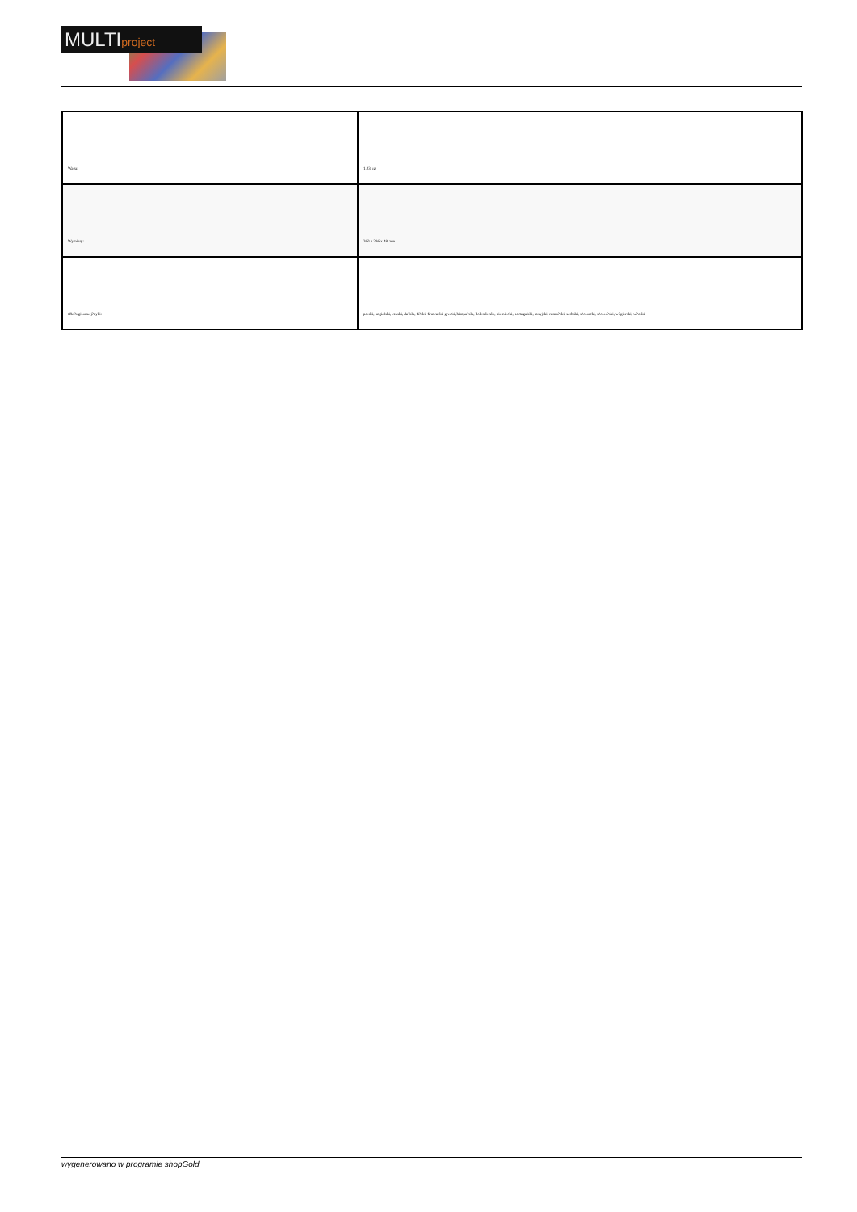MULTIproject
| Waga: | 1.03 kg |
| Wymiary: | 260 x 236 x 48 mm |
| Obs?ugiwane j?zyki: | polski, angielski, czeski, du?ski, fi?ski, francuski, grecki, hiszpa?ski, holenderski, niemiecki, portugalski, rosyjski, rumu?ski, serbski, s?owacki, s?owe?ski, w?gierski, w?oski |
wygenerowano w programie shopGold